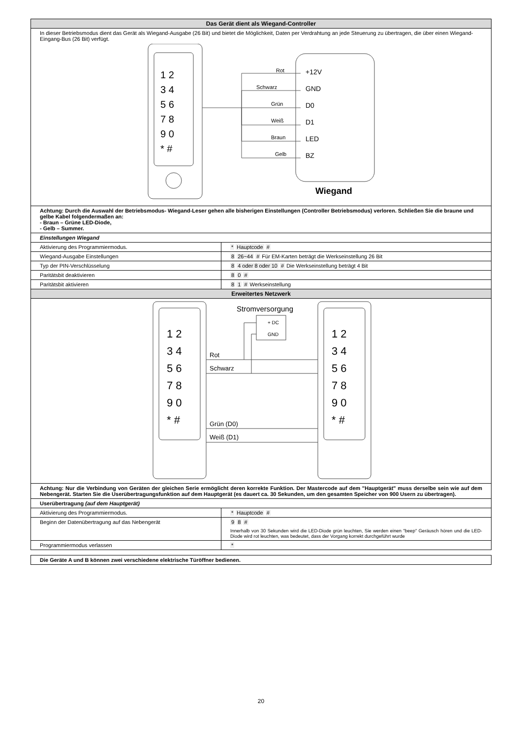| Das Gerät dient als Wiegand-Controller | |
| --- | --- |
| In dieser Betriebsmodus dient das Gerät als Wiegand-Ausgabe (26 Bit) und bietet die Möglichkeit, Daten per Verdrahtung an jede Steuerung zu übertragen, die über einen Wiegand-Eingang-Bus (26 Bit) verfügt. 1 2 3 4 5 6 7 8 9 0 * # Rot +12V Schwarz GND Grün D0 Weiß D1 Braun LED Gelb BZ Wiegand | |
| Achtung: Durch die Auswahl der Betriebsmodus- Wiegand-Leser gehen alle bisherigen Einstellungen (Controller Betriebsmodus) verloren. Schließen Sie die braune und gelbe Kabel folgendermaßen an: - Braun – Grüne LED-Diode, - Gelb – Summer. | |
| Einstellungen Wiegand | |
| Aktivierung des Programmiermodus. | * Hauptcode # |
| Wiegand-Ausgabe Einstellungen | 8 26~44 # Für EM-Karten beträgt die Werkseinstellung 26 Bit |
| Typ der PIN-Verschlüsselung | 8 4 oder 8 oder 10 # Die Werkseinstellung beträgt 4 Bit |
| Paritätsbit deaktivieren | 8 0 # |
| Paritätsbit aktivieren | 8 1 # Werkseinstellung |
| Erweitertes Netzwerk | |
| 1 2 3 4 5 6 7 8 9 0 * # 1 2 3 4 5 6 7 8 9 0 * # Stromversorgung + DC GND Rot Schwarz Grün (D0) Weiß (D1) | |
| Achtung: Nur die Verbindung von Geräten der gleichen Serie ermöglicht deren korrekte Funktion. Der Mastercode auf dem "Hauptgerät" muss derselbe sein wie auf dem Nebengerät. Starten Sie die Userübertragungsfunktion auf dem Hauptgerät (es dauert ca. 30 Sekunden, um den gesamten Speicher von 900 Usern zu übertragen). | |
| Userübertragung (auf dem Hauptgerät) | |
| Aktivierung des Programmiermodus. | * Hauptcode # |
| Beginn der Datenübertragung auf das Nebengerät | 9 8 # Innerhalb von 30 Sekunden wird die LED-Diode grün leuchten, Sie werden einen "beep" Geräusch hören und die LED-Diode wird rot leuchten, was bedeutet, dass der Vorgang korrekt durchgeführt wurde |
| Programmiermodus verlassen | * |
| Die Geräte A und B können zwei verschiedene elektrische Türöffner bedienen. |
20